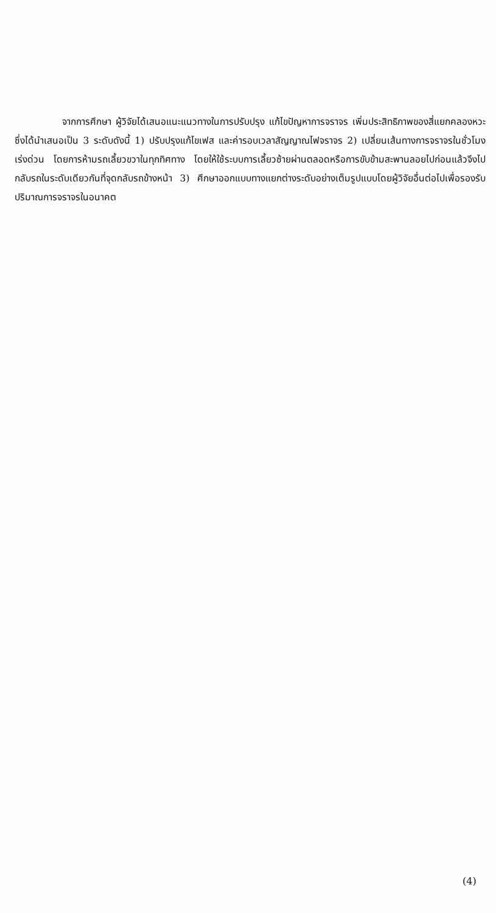จากการศึกษา ผู้วิจัยได้เสนอแนะแนวทางในการปรับปรุง แก้ไขปัญหาการจราจร เพิ่มประสิทธิภาพของสี่แยกคลองหวะ ซึ่งได้นำเสนอเป็น 3 ระดับดังนี้ 1) ปรับปรุงแก้ไขเฟส และค่ารอบเวลาสัญญาณไฟจราจร 2) เปลี่ยนเส้นทางการจราจรในชั่วโมงเร่งด่วน โดยการห้ามรถเลี้ยวขวาในทุกทิศทาง โดยให้ใช้ระบบการเลี้ยวซ้ายผ่านตลอดหรือการขับข้ามสะพานลอยไปก่อนแล้วจึงไปกลับรถในระดับเดียวกันที่จุดกลับรถข้างหน้า 3) ศึกษาออกแบบทางแยกต่างระดับอย่างเต็มรูปแบบโดยผู้วิจัยอื่นต่อไปเพื่อรองรับปริมาณการจราจรในอนาคต
(4)